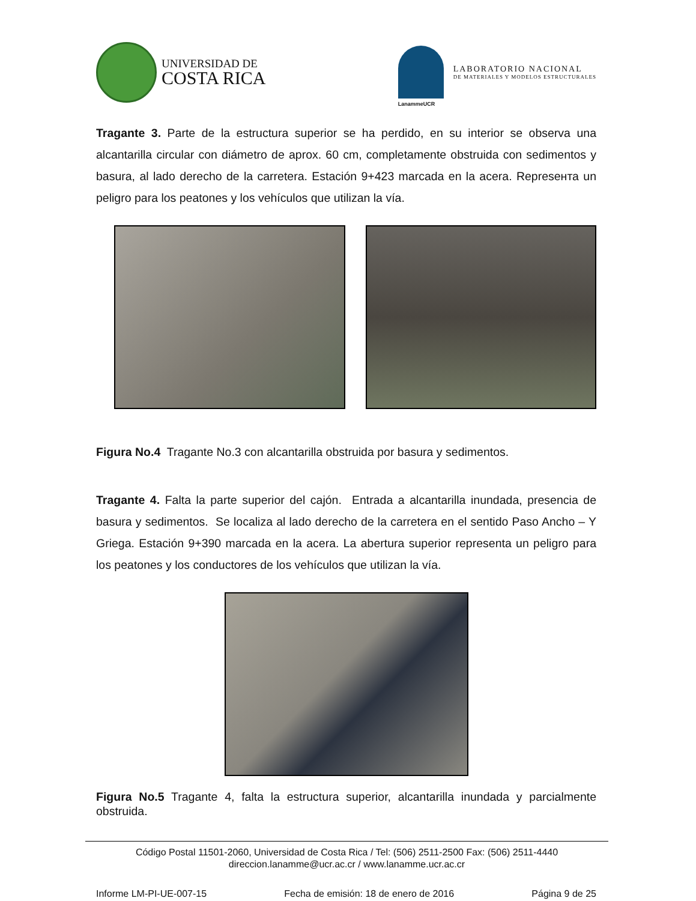UNIVERSIDAD DE
COSTA RICA
LanammeUCR
LABORATORIO NACIONAL
DE MATERIALES Y MODELOS ESTRUCTURALES
Tragante 3. Parte de la estructura superior se ha perdido, en su interior se observa una alcantarilla circular con diámetro de aprox. 60 cm, completamente obstruida con sedimentos y basura, al lado derecho de la carretera. Estación 9+423 marcada en la acera. Represента un peligro para los peatones y los vehículos que utilizan la vía.
Figura No.4 Tragante No.3 con alcantarilla obstruida por basura y sedimentos.
Tragante 4. Falta la parte superior del cajón. Entrada a alcantarilla inundada, presencia de basura y sedimentos. Se localiza al lado derecho de la carretera en el sentido Paso Ancho – Y Griega. Estación 9+390 marcada en la acera. La abertura superior representa un peligro para los peatones y los conductores de los vehículos que utilizan la vía.
Figura No.5 Tragante 4, falta la estructura superior, alcantarilla inundada y parcialmente obstruida.
Código Postal 11501-2060, Universidad de Costa Rica / Tel: (506) 2511-2500 Fax: (506) 2511-4440
direccion.lanamme@ucr.ac.cr / www.lanamme.ucr.ac.cr
Informe LM-PI-UE-007-15 Fecha de emisión: 18 de enero de 2016 Página 9 de 25